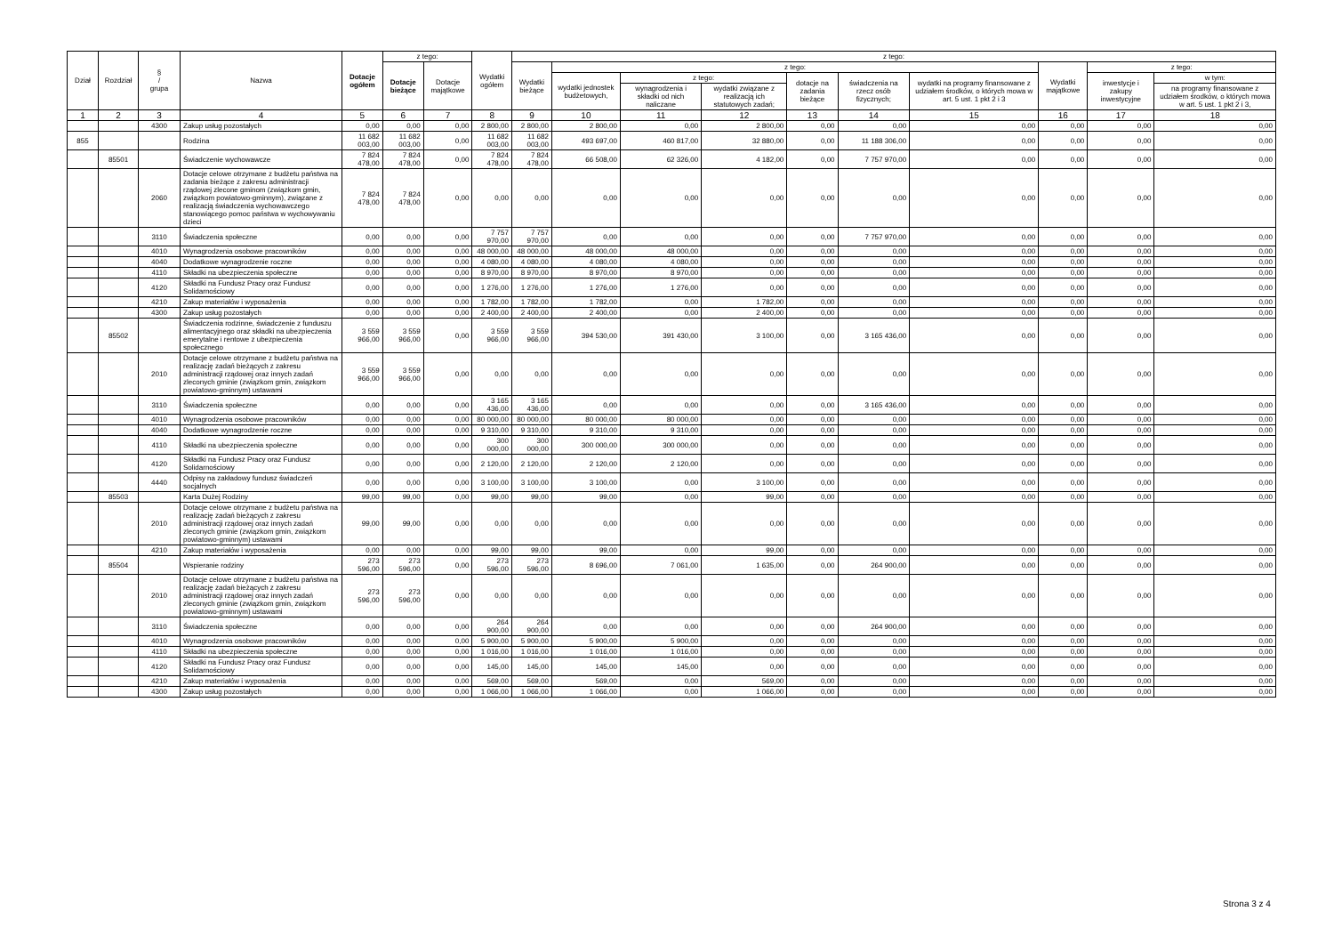| Dział | Rozdział | § / grupa | Nazwa | Dotacje ogółem | z tego: | | Wydatki ogółem | z tego: | | | | | | | | | |
| --- | --- | --- | --- | --- | --- | --- | --- | --- | --- | --- | --- | --- | --- | --- | --- | --- | --- |
| | | | | | Dotacje bieżące | Dotacje majątkowe | | Wydatki bieżące | z tego: | | | | | | Wydatki majątkowe | z tego: | |
| | | | | | | | | | wydatki jednostek budżetowych, | z tego: | | dotacje na zadania bieżące | świadczenia na rzecz osób fizycznych; | wydatki na programy finansowane z udziałem środków, o których mowa w art. 5 ust. 1 pkt 2 i 3 | | inwestycje i zakupy inwestycyjne | w tym: |
| | | | | | | | | | | wynagrodzenia i składki od nich naliczane | wydatki związane z realizacją ich statutowych zadań; | | | | | | na programy finansowane z udziałem środków, o których mowa w art. 5 ust. 1 pkt 2 i 3, |
| 1 | 2 | 3 | 4 | 5 | 6 | 7 | 8 | 9 | 10 | 11 | 12 | 13 | 14 | 15 | 16 | 17 | 18 |
| | | 4300 | Zakup usług pozostałych | 0,00 | 0,00 | 0,00 | 2 800,00 | 2 800,00 | 2 800,00 | 0,00 | 2 800,00 | 0,00 | 0,00 | 0,00 | 0,00 | 0,00 | 0,00 |
| 855 | | | Rodzina | 11 682 003,00 | 11 682 003,00 | 0,00 | 11 682 003,00 | 11 682 003,00 | 493 697,00 | 460 817,00 | 32 880,00 | 0,00 | 11 188 306,00 | 0,00 | 0,00 | 0,00 | 0,00 |
| | 85501 | | Świadczenie wychowawcze | 7 824 478,00 | 7 824 478,00 | 0,00 | 7 824 478,00 | 7 824 478,00 | 66 508,00 | 62 326,00 | 4 182,00 | 0,00 | 7 757 970,00 | 0,00 | 0,00 | 0,00 | 0,00 |
| | | 2060 | Dotacje celowe otrzymane z budżetu państwa na zadania bieżące z zakresu administracji rządowej zlecone gminom (związkom gmin, związkom powiatowo-gminnym), związane z realizacją świadczenia wychowawczego stanowiącego pomoc państwa w wychowywaniu dzieci | 7 824 478,00 | 7 824 478,00 | 0,00 | 0,00 | 0,00 | 0,00 | 0,00 | 0,00 | 0,00 | 0,00 | 0,00 | 0,00 | 0,00 | 0,00 |
| | | 3110 | Świadczenia społeczne | 0,00 | 0,00 | 0,00 | 7 757 970,00 | 7 757 970,00 | 0,00 | 0,00 | 0,00 | 0,00 | 7 757 970,00 | 0,00 | 0,00 | 0,00 | 0,00 |
| | | 4010 | Wynagrodzenia osobowe pracowników | 0,00 | 0,00 | 0,00 | 48 000,00 | 48 000,00 | 48 000,00 | 48 000,00 | 0,00 | 0,00 | 0,00 | 0,00 | 0,00 | 0,00 | 0,00 |
| | | 4040 | Dodatkowe wynagrodzenie roczne | 0,00 | 0,00 | 0,00 | 4 080,00 | 4 080,00 | 4 080,00 | 4 080,00 | 0,00 | 0,00 | 0,00 | 0,00 | 0,00 | 0,00 | 0,00 |
| | | 4110 | Składki na ubezpieczenia społeczne | 0,00 | 0,00 | 0,00 | 8 970,00 | 8 970,00 | 8 970,00 | 8 970,00 | 0,00 | 0,00 | 0,00 | 0,00 | 0,00 | 0,00 | 0,00 |
| | | 4120 | Składki na Fundusz Pracy oraz Fundusz Solidarnościowy | 0,00 | 0,00 | 0,00 | 1 276,00 | 1 276,00 | 1 276,00 | 1 276,00 | 0,00 | 0,00 | 0,00 | 0,00 | 0,00 | 0,00 | 0,00 |
| | | 4210 | Zakup materiałów i wyposażenia | 0,00 | 0,00 | 0,00 | 1 782,00 | 1 782,00 | 1 782,00 | 0,00 | 1 782,00 | 0,00 | 0,00 | 0,00 | 0,00 | 0,00 | 0,00 |
| | | 4300 | Zakup usług pozostałych | 0,00 | 0,00 | 0,00 | 2 400,00 | 2 400,00 | 2 400,00 | 0,00 | 2 400,00 | 0,00 | 0,00 | 0,00 | 0,00 | 0,00 | 0,00 |
| | 85502 | | Świadczenia rodzinne, świadczenie z funduszu alimentacyjnego oraz składki na ubezpieczenia emerytalne i rentowe z ubezpieczenia społecznego | 3 559 966,00 | 3 559 966,00 | 0,00 | 3 559 966,00 | 3 559 966,00 | 394 530,00 | 391 430,00 | 3 100,00 | 0,00 | 3 165 436,00 | 0,00 | 0,00 | 0,00 | 0,00 |
| | | 2010 | Dotacje celowe otrzymane z budżetu państwa na realizację zadań bieżących z zakresu administracji rządowej oraz innych zadań zleconych gminie (związkom gmin, związkom powiatowo-gminnym) ustawami | 3 559 966,00 | 3 559 966,00 | 0,00 | 0,00 | 0,00 | 0,00 | 0,00 | 0,00 | 0,00 | 0,00 | 0,00 | 0,00 | 0,00 | 0,00 |
| | | 3110 | Świadczenia społeczne | 0,00 | 0,00 | 0,00 | 3 165 436,00 | 3 165 436,00 | 0,00 | 0,00 | 0,00 | 0,00 | 3 165 436,00 | 0,00 | 0,00 | 0,00 | 0,00 |
| | | 4010 | Wynagrodzenia osobowe pracowników | 0,00 | 0,00 | 0,00 | 80 000,00 | 80 000,00 | 80 000,00 | 80 000,00 | 0,00 | 0,00 | 0,00 | 0,00 | 0,00 | 0,00 | 0,00 |
| | | 4040 | Dodatkowe wynagrodzenie roczne | 0,00 | 0,00 | 0,00 | 9 310,00 | 9 310,00 | 9 310,00 | 9 310,00 | 0,00 | 0,00 | 0,00 | 0,00 | 0,00 | 0,00 | 0,00 |
| | | 4110 | Składki na ubezpieczenia społeczne | 0,00 | 0,00 | 0,00 | 300 000,00 | 300 000,00 | 300 000,00 | 300 000,00 | 0,00 | 0,00 | 0,00 | 0,00 | 0,00 | 0,00 | 0,00 |
| | | 4120 | Składki na Fundusz Pracy oraz Fundusz Solidarnościowy | 0,00 | 0,00 | 0,00 | 2 120,00 | 2 120,00 | 2 120,00 | 2 120,00 | 0,00 | 0,00 | 0,00 | 0,00 | 0,00 | 0,00 | 0,00 |
| | | 4440 | Odpisy na zakładowy fundusz świadczeń socjalnych | 0,00 | 0,00 | 0,00 | 3 100,00 | 3 100,00 | 3 100,00 | 0,00 | 3 100,00 | 0,00 | 0,00 | 0,00 | 0,00 | 0,00 | 0,00 |
| | 85503 | | Karta Dużej Rodziny | 99,00 | 99,00 | 0,00 | 99,00 | 99,00 | 99,00 | 0,00 | 99,00 | 0,00 | 0,00 | 0,00 | 0,00 | 0,00 | 0,00 |
| | | 2010 | Dotacje celowe otrzymane z budżetu państwa na realizację zadań bieżących z zakresu administracji rządowej oraz innych zadań zleconych gminie (związkom gmin, związkom powiatowo-gminnym) ustawami | 99,00 | 99,00 | 0,00 | 0,00 | 0,00 | 0,00 | 0,00 | 0,00 | 0,00 | 0,00 | 0,00 | 0,00 | 0,00 | 0,00 |
| | | 4210 | Zakup materiałów i wyposażenia | 0,00 | 0,00 | 0,00 | 99,00 | 99,00 | 99,00 | 0,00 | 99,00 | 0,00 | 0,00 | 0,00 | 0,00 | 0,00 | 0,00 |
| | 85504 | | Wspieranie rodziny | 273 596,00 | 273 596,00 | 0,00 | 273 596,00 | 273 596,00 | 8 696,00 | 7 061,00 | 1 635,00 | 0,00 | 264 900,00 | 0,00 | 0,00 | 0,00 | 0,00 |
| | | 2010 | Dotacje celowe otrzymane z budżetu państwa na realizację zadań bieżących z zakresu administracji rządowej oraz innych zadań zleconych gminie (związkom gmin, związkom powiatowo-gminnym) ustawami | 273 596,00 | 273 596,00 | 0,00 | 0,00 | 0,00 | 0,00 | 0,00 | 0,00 | 0,00 | 0,00 | 0,00 | 0,00 | 0,00 | 0,00 |
| | | 3110 | Świadczenia społeczne | 0,00 | 0,00 | 0,00 | 264 900,00 | 264 900,00 | 0,00 | 0,00 | 0,00 | 0,00 | 264 900,00 | 0,00 | 0,00 | 0,00 | 0,00 |
| | | 4010 | Wynagrodzenia osobowe pracowników | 0,00 | 0,00 | 0,00 | 5 900,00 | 5 900,00 | 5 900,00 | 5 900,00 | 0,00 | 0,00 | 0,00 | 0,00 | 0,00 | 0,00 | 0,00 |
| | | 4110 | Składki na ubezpieczenia społeczne | 0,00 | 0,00 | 0,00 | 1 016,00 | 1 016,00 | 1 016,00 | 1 016,00 | 0,00 | 0,00 | 0,00 | 0,00 | 0,00 | 0,00 | 0,00 |
| | | 4120 | Składki na Fundusz Pracy oraz Fundusz Solidarnościowy | 0,00 | 0,00 | 0,00 | 145,00 | 145,00 | 145,00 | 145,00 | 0,00 | 0,00 | 0,00 | 0,00 | 0,00 | 0,00 | 0,00 |
| | | 4210 | Zakup materiałów i wyposażenia | 0,00 | 0,00 | 0,00 | 569,00 | 569,00 | 569,00 | 0,00 | 569,00 | 0,00 | 0,00 | 0,00 | 0,00 | 0,00 | 0,00 |
| | | 4300 | Zakup usług pozostałych | 0,00 | 0,00 | 0,00 | 1 066,00 | 1 066,00 | 1 066,00 | 0,00 | 1 066,00 | 0,00 | 0,00 | 0,00 | 0,00 | 0,00 | 0,00 |
Strona 3 z 4